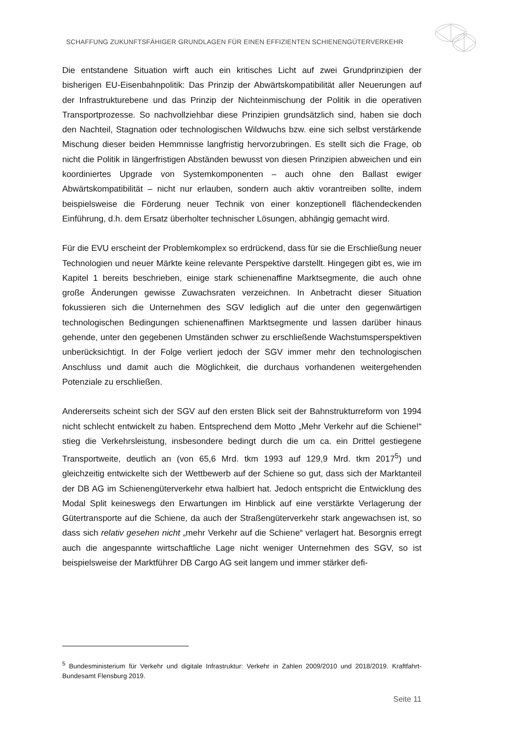SCHAFFUNG ZUKUNFTSFÄHIGER GRUNDLAGEN FÜR EINEN EFFIZIENTEN SCHIENENGÜTERVERKEHR
Die entstandene Situation wirft auch ein kritisches Licht auf zwei Grundprinzipien der bisherigen EU-Eisenbahnpolitik: Das Prinzip der Abwärtskompatibilität aller Neuerungen auf der Infrastrukturebene und das Prinzip der Nichteinmischung der Politik in die operativen Transportprozesse. So nachvollziehbar diese Prinzipien grundsätzlich sind, haben sie doch den Nachteil, Stagnation oder technologischen Wildwuchs bzw. eine sich selbst verstärkende Mischung dieser beiden Hemmnisse langfristig hervorzubringen. Es stellt sich die Frage, ob nicht die Politik in längerfristigen Abständen bewusst von diesen Prinzipien abweichen und ein koordiniertes Upgrade von Systemkomponenten – auch ohne den Ballast ewiger Abwärtskompatibilität – nicht nur erlauben, sondern auch aktiv vorantreiben sollte, indem beispielsweise die Förderung neuer Technik von einer konzeptionell flächendeckenden Einführung, d.h. dem Ersatz überholter technischer Lösungen, abhängig gemacht wird.
Für die EVU erscheint der Problemkomplex so erdrückend, dass für sie die Erschließung neuer Technologien und neuer Märkte keine relevante Perspektive darstellt. Hingegen gibt es, wie im Kapitel 1 bereits beschrieben, einige stark schienenaffine Marktsegmente, die auch ohne große Änderungen gewisse Zuwachsraten verzeichnen. In Anbetracht dieser Situation fokussieren sich die Unternehmen des SGV lediglich auf die unter den gegenwärtigen technologischen Bedingungen schienenaffinen Marktsegmente und lassen darüber hinaus gehende, unter den gegebenen Umständen schwer zu erschließende Wachstumsperspektiven unberücksichtigt. In der Folge verliert jedoch der SGV immer mehr den technologischen Anschluss und damit auch die Möglichkeit, die durchaus vorhandenen weitergehenden Potenziale zu erschließen.
Andererseits scheint sich der SGV auf den ersten Blick seit der Bahnstrukturreform von 1994 nicht schlecht entwickelt zu haben. Entsprechend dem Motto „Mehr Verkehr auf die Schiene!“ stieg die Verkehrsleistung, insbesondere bedingt durch die um ca. ein Drittel gestiegene Transportweite, deutlich an (von 65,6 Mrd. tkm 1993 auf 129,9 Mrd. tkm 2017<sup>5</sup>) und gleichzeitig entwickelte sich der Wettbewerb auf der Schiene so gut, dass sich der Marktanteil der DB AG im Schienengüterverkehr etwa halbiert hat. Jedoch entspricht die Entwicklung des Modal Split keineswegs den Erwartungen im Hinblick auf eine verstärkte Verlagerung der Gütertransporte auf die Schiene, da auch der Straßengüterverkehr stark angewachsen ist, so dass sich relativ gesehen nicht „mehr Verkehr auf die Schiene“ verlagert hat. Besorgnis erregt auch die angespannte wirtschaftliche Lage nicht weniger Unternehmen des SGV, so ist beispielsweise der Marktführer DB Cargo AG seit langem und immer stärker defi-
<sup>5</sup> Bundesministerium für Verkehr und digitale Infrastruktur: Verkehr in Zahlen 2009/2010 und 2018/2019. Kraftfahrt-Bundesamt Flensburg 2019.
Seite 11